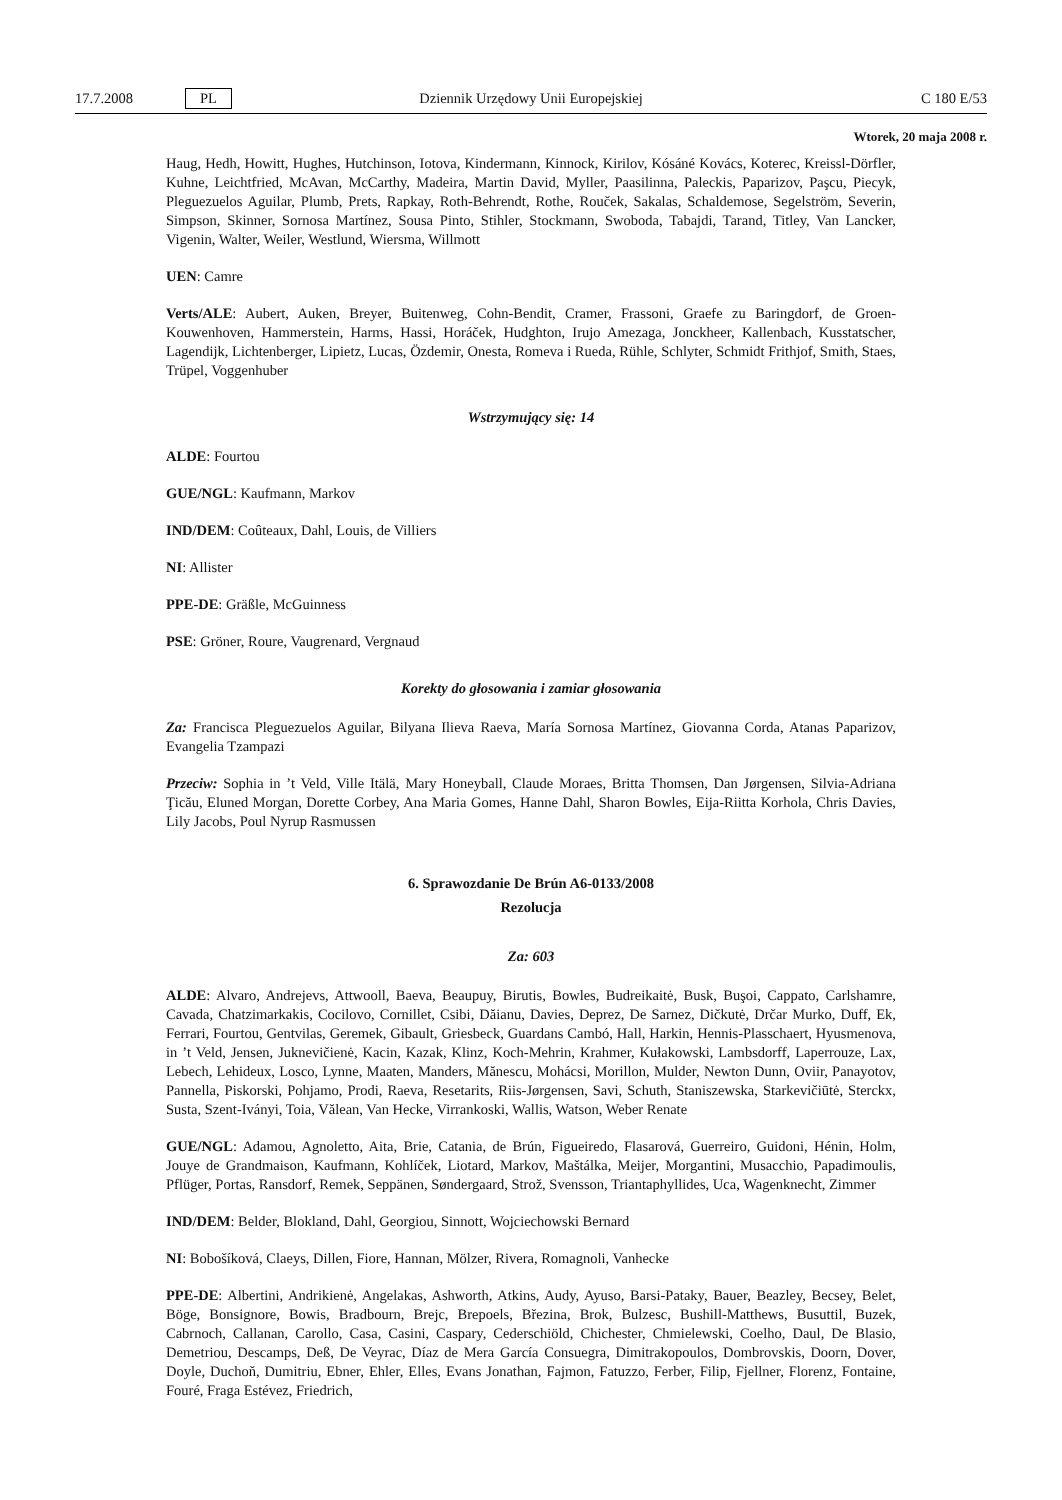17.7.2008 PL Dziennik Urzędowy Unii Europejskiej C 180 E/53
Wtorek, 20 maja 2008 r.
Haug, Hedh, Howitt, Hughes, Hutchinson, Iotova, Kindermann, Kinnock, Kirilov, Kósáné Kovács, Koterec, Kreissl-Dörfler, Kuhne, Leichtfried, McAvan, McCarthy, Madeira, Martin David, Myller, Paasilinna, Paleckis, Paparizov, Paşcu, Piecyk, Pleguezuelos Aguilar, Plumb, Prets, Rapkay, Roth-Behrendt, Rothe, Rouček, Sakalas, Schaldemose, Segelström, Severin, Simpson, Skinner, Sornosa Martínez, Sousa Pinto, Stihler, Stockmann, Swoboda, Tabajdi, Tarand, Titley, Van Lancker, Vigenin, Walter, Weiler, Westlund, Wiersma, Willmott
UEN: Camre
Verts/ALE: Aubert, Auken, Breyer, Buitenweg, Cohn-Bendit, Cramer, Frassoni, Graefe zu Baringdorf, de Groen-Kouwenhoven, Hammerstein, Harms, Hassi, Horáček, Hudghton, Irujo Amezaga, Jonckheer, Kallenbach, Kusstatscher, Lagendijk, Lichtenberger, Lipietz, Lucas, Özdemir, Onesta, Romeva i Rueda, Rühle, Schlyter, Schmidt Frithjof, Smith, Staes, Trüpel, Voggenhuber
Wstrzymujący się: 14
ALDE: Fourtou
GUE/NGL: Kaufmann, Markov
IND/DEM: Coûteaux, Dahl, Louis, de Villiers
NI: Allister
PPE-DE: Gräßle, McGuinness
PSE: Gröner, Roure, Vaugrenard, Vergnaud
Korekty do głosowania i zamiar głosowania
Za: Francisca Pleguezuelos Aguilar, Bilyana Ilieva Raeva, María Sornosa Martínez, Giovanna Corda, Atanas Paparizov, Evangelia Tzampazi
Przeciw: Sophia in ’t Veld, Ville Itälä, Mary Honeyball, Claude Moraes, Britta Thomsen, Dan Jørgensen, Silvia-Adriana Ţicău, Eluned Morgan, Dorette Corbey, Ana Maria Gomes, Hanne Dahl, Sharon Bowles, Eija-Riitta Korhola, Chris Davies, Lily Jacobs, Poul Nyrup Rasmussen
6. Sprawozdanie De Brún A6-0133/2008
Rezolucja
Za: 603
ALDE: Alvaro, Andrejevs, Attwooll, Baeva, Beaupuy, Birutis, Bowles, Budreikaitė, Busk, Buşoi, Cappato, Carlshamre, Cavada, Chatzimarkakis, Cocilovo, Cornillet, Csibi, Dăianu, Davies, Deprez, De Sarnez, Dičkutė, Drčar Murko, Duff, Ek, Ferrari, Fourtou, Gentvilas, Geremek, Gibault, Griesbeck, Guardans Cambó, Hall, Harkin, Hennis-Plasschaert, Hyusmenova, in ’t Veld, Jensen, Juknevičienė, Kacin, Kazak, Klinz, Koch-Mehrin, Krahmer, Kułakowski, Lambsdorff, Laperrouze, Lax, Lebech, Lehideux, Losco, Lynne, Maaten, Manders, Mănescu, Mohácsi, Morillon, Mulder, Newton Dunn, Oviir, Panayotov, Pannella, Piskorski, Pohjamo, Prodi, Raeva, Resetarits, Riis-Jørgensen, Savi, Schuth, Staniszewska, Starkevičiūtė, Sterckx, Susta, Szent-Iványi, Toia, Vălean, Van Hecke, Virrankoski, Wallis, Watson, Weber Renate
GUE/NGL: Adamou, Agnoletto, Aita, Brie, Catania, de Brún, Figueiredo, Flasarová, Guerreiro, Guidoni, Hénin, Holm, Jouye de Grandmaison, Kaufmann, Kohlíček, Liotard, Markov, Maštálka, Meijer, Morgantini, Musacchio, Papadimoulis, Pflüger, Portas, Ransdorf, Remek, Seppänen, Søndergaard, Strož, Svensson, Triantaphyllides, Uca, Wagenknecht, Zimmer
IND/DEM: Belder, Blokland, Dahl, Georgiou, Sinnott, Wojciechowski Bernard
NI: Bobošíková, Claeys, Dillen, Fiore, Hannan, Mölzer, Rivera, Romagnoli, Vanhecke
PPE-DE: Albertini, Andrikienė, Angelakas, Ashworth, Atkins, Audy, Ayuso, Barsi-Pataky, Bauer, Beazley, Becsey, Belet, Böge, Bonsignore, Bowis, Bradbourn, Brejc, Brepoels, Březina, Brok, Bulzesc, Bushill-Matthews, Busuttil, Buzek, Cabrnoch, Callanan, Carollo, Casa, Casini, Caspary, Cederschiöld, Chichester, Chmielewski, Coelho, Daul, De Blasio, Demetriou, Descamps, Deß, De Veyrac, Díaz de Mera García Consuegra, Dimitrakopoulos, Dombrovskis, Doorn, Dover, Doyle, Duchoň, Dumitriu, Ebner, Ehler, Elles, Evans Jonathan, Fajmon, Fatuzzo, Ferber, Filip, Fjellner, Florenz, Fontaine, Fouré, Fraga Estévez, Friedrich,